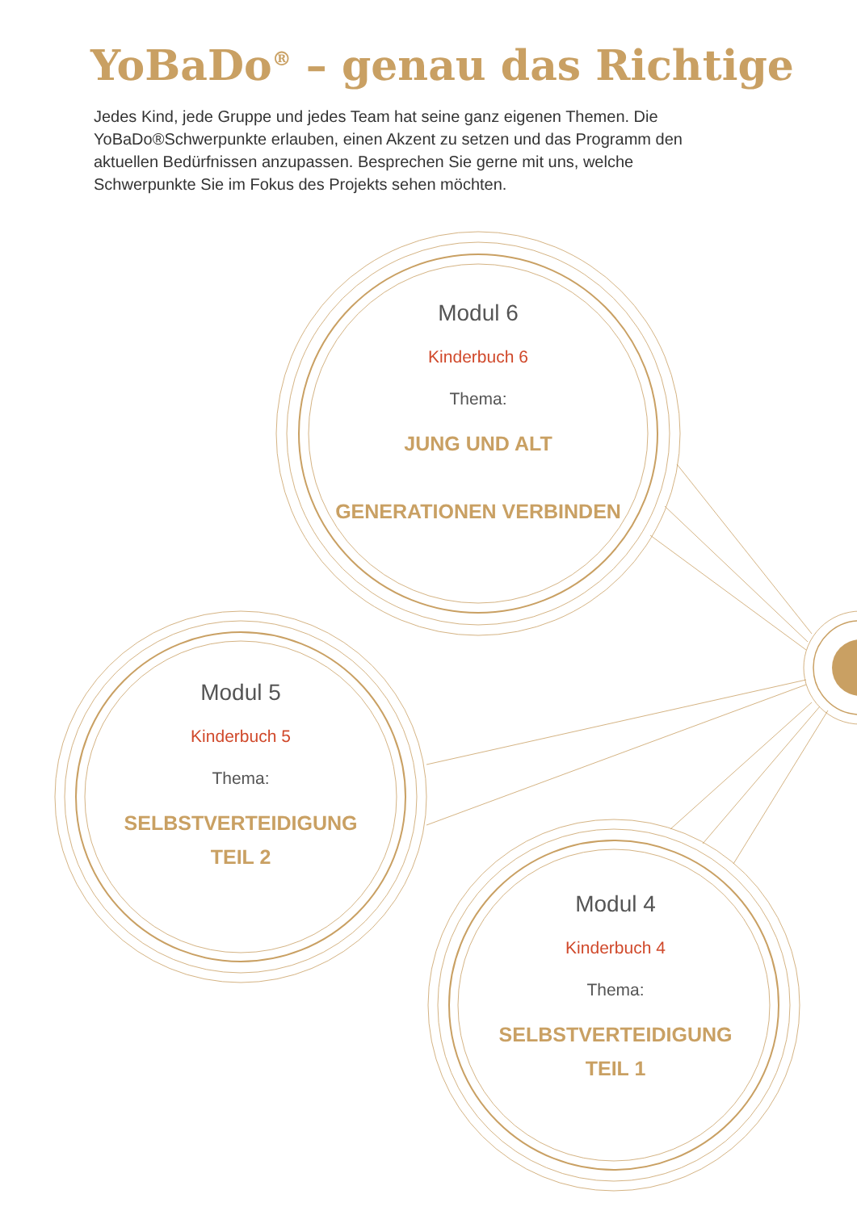YoBaDo<sup>®</sup> – genau das Richtige
Jedes Kind, jede Gruppe und jedes Team hat seine ganz eigenen Themen. Die YoBaDo®Schwerpunkte erlauben, einen Akzent zu setzen und das Programm den aktuellen Bedürfnissen anzupassen. Besprechen Sie gerne mit uns, welche Schwerpunkte Sie im Fokus des Projekts sehen möchten.
Modul 6
Kinderbuch 6
Thema:
JUNG UND ALT
GENERATIONEN VERBINDEN
Modul 5
Kinderbuch 5
Thema:
SELBSTVERTEIDIGUNG
TEIL 2
Modul 4
Kinderbuch 4
Thema:
SELBSTVERTEIDIGUNG
TEIL 1